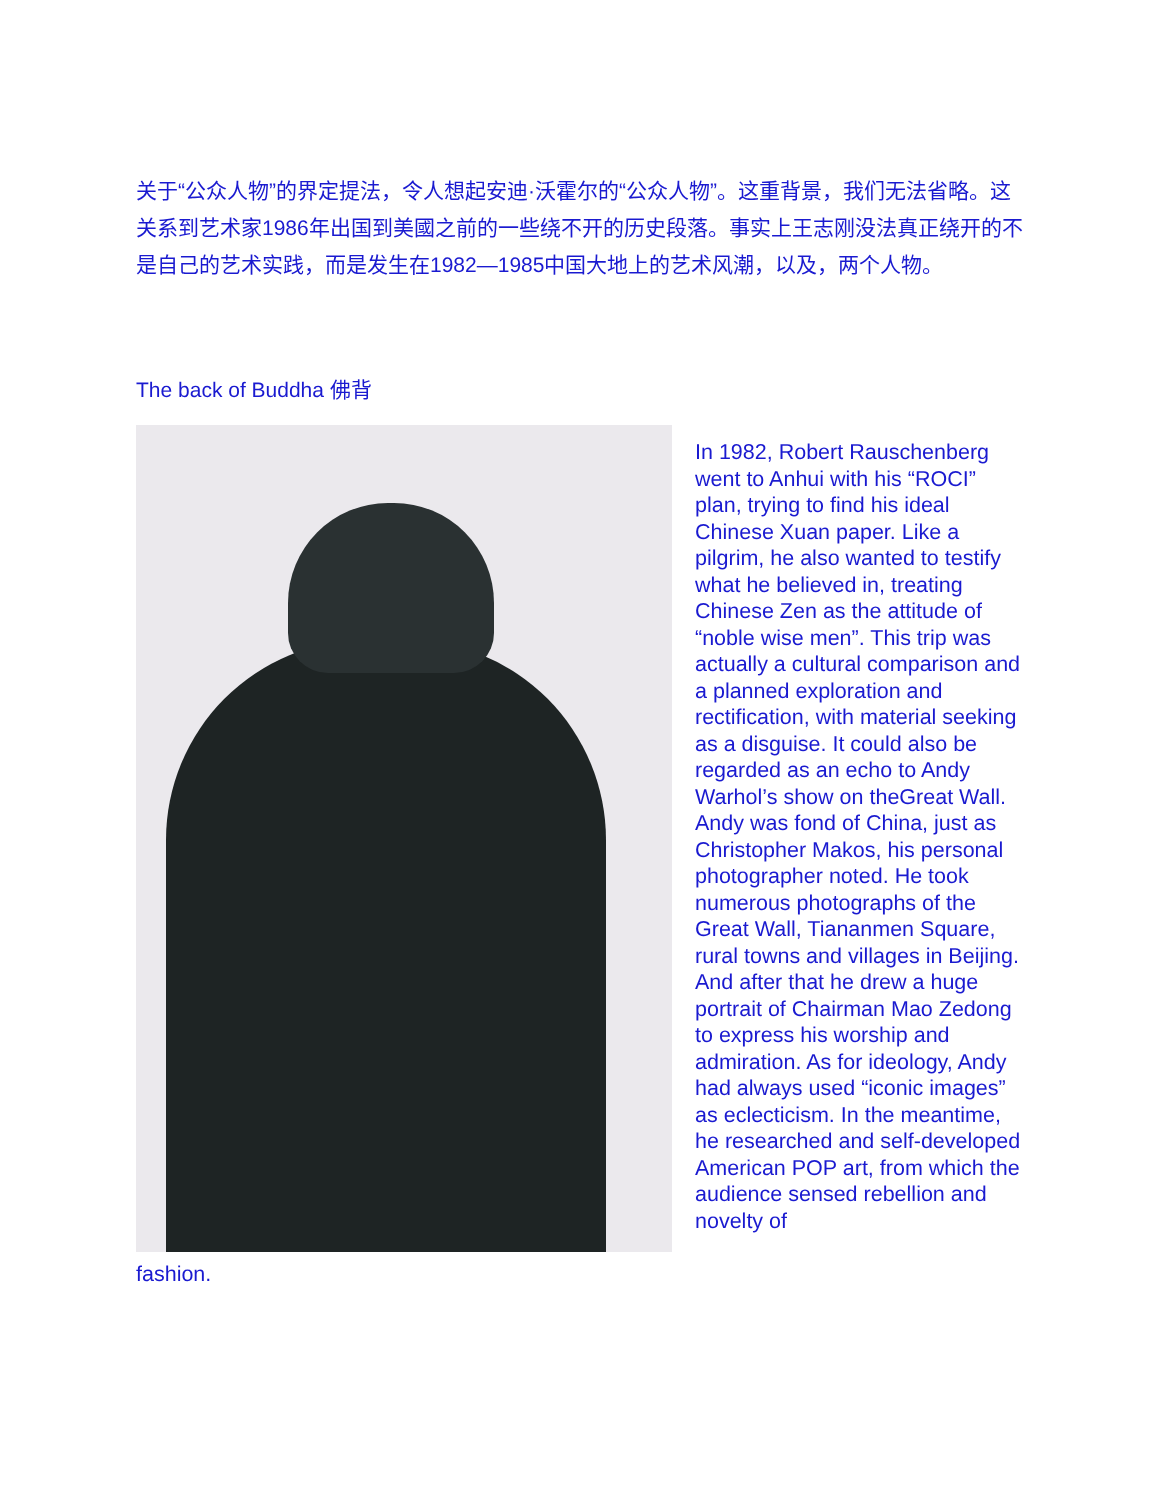关于“公众人物”的界定提法，令人想起安迪·沃霍尔的“公众人物”。这重背景，我们无法省略。这关系到艺术家1986年出国到美國之前的一些绕不开的历史段落。事实上王志刚没法真正绕开的不是自己的艺术实践，而是发生在1982—1985中国大地上的艺术风潮，以及，两个人物。
The back of Buddha 佛背
In 1982, Robert Rauschenberg went to Anhui with his “ROCI” plan, trying to find his ideal Chinese Xuan paper. Like a pilgrim, he also wanted to testify what he believed in, treating Chinese Zen as the attitude of “noble wise men”. This trip was actually a cultural comparison and a planned exploration and rectification, with material seeking as a disguise. It could also be regarded as an echo to Andy Warhol’s show on theGreat Wall. Andy was fond of China, just as Christopher Makos, his personal photographer noted. He took numerous photographs of the Great Wall, Tiananmen Square, rural towns and villages in Beijing. And after that he drew a huge portrait of Chairman Mao Zedong to express his worship and admiration. As for ideology, Andy had always used “iconic images” as eclecticism. In the meantime, he researched and self-developed American POP art, from which the audience sensed rebellion and novelty of
fashion.